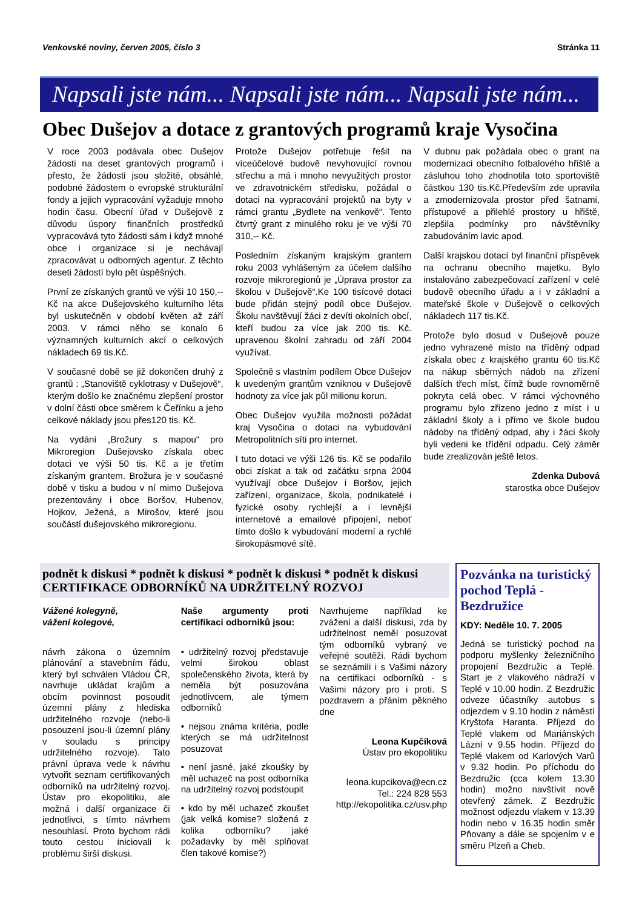Venkovské noviny, červen 2005, číslo 3 Stránka 11
Napsali jste nám... Napsali jste nám... Napsali jste nám...
Obec Dušejov a dotace z grantových programů kraje Vysočina
V roce 2003 podávala obec Dušejov žádosti na deset grantových programů i přesto, že žádosti jsou složité, obsáhlé, podobné žádostem o evropské strukturální fondy a jejich vypracování vyžaduje mnoho hodin času. Obecní úřad v Dušejově z důvodu úspory finančních prostředků vypracovává tyto žádosti sám i když mnohé obce i organizace si je nechávají zpracovávat u odborných agentur. Z těchto deseti žádostí bylo pět úspěšných.
První ze získaných grantů ve výši 10 150,-- Kč na akce Dušejovského kulturního léta byl uskutečněn v období květen až září 2003. V rámci něho se konalo 6 významných kulturních akcí o celkových nákladech 69 tis.Kč.
V současné době se již dokončen druhý z grantů : „Stanoviště cyklotrasy v Dušejově“, kterým došlo ke značnému zlepšení prostor v dolní části obce směrem k Čeřínku a jeho celkové náklady jsou přes120 tis. Kč.
Na vydání „Brožury s mapou“ pro Mikroregion Dušejovsko získala obec dotaci ve výši 50 tis. Kč a je třetím získaným grantem. Brožura je v současné době v tisku a budou v ní mimo Dušejova prezentovány i obce Boršov, Hubenov, Hojkov, Ježená, a Mirošov, které jsou součástí dušejovského mikroregionu.
Protože Dušejov potřebuje řešit na víceúčelové budově nevyhovující rovnou střechu a má i mnoho nevyužitých prostor ve zdravotnickém středisku, požádal o dotaci na vypracování projektů na byty v rámci grantu „Bydlete na venkově“. Tento čtvrtý grant z minulého roku je ve výši 70 310,-- Kč.
Posledním získaným krajským grantem roku 2003 vyhlášeným za účelem dalšího rozvoje mikroregionů je „Úprava prostor za školou v Dušejově“.Ke 100 tisícové dotaci bude přidán stejný podíl obce Dušejov. Školu navštěvují žáci z devíti okolních obcí, kteří budou za více jak 200 tis. Kč. upravenou školní zahradu od září 2004 využívat.
Společně s vlastním podílem Obce Dušejov k uvedeným grantům vzniknou v Dušejově hodnoty za více jak půl milionu korun.
Obec Dušejov využila možnosti požádat kraj Vysočina o dotaci na vybudování Metropolitních síti pro internet.
I tuto dotaci ve výši 126 tis. Kč se podařilo obci získat a tak od začátku srpna 2004 využívají obce Dušejov i Boršov, jejich zařízení, organizace, škola, podnikatelé i fyzické osoby rychlejší a i levnější internetové a emailové připojení, neboť tímto došlo k vybudování moderní a rychlé širokopásmové sítě.
V dubnu pak požádala obec o grant na modernizaci obecního fotbalového hřiště a zásluhou toho zhodnotila toto sportoviště částkou 130 tis.Kč.Především zde upravila a zmodernizovala prostor před šatnami, přístupové a přilehlé prostory u hřiště, zlepšila podmínky pro návštěvníky zabudováním lavic apod.
Další krajskou dotací byl finanční příspěvek na ochranu obecního majetku. Bylo instalováno zabezpečovací zařízení v celé budově obecního úřadu a i v základní a mateřské škole v Dušejově o celkových nákladech 117 tis.Kč.
Protože bylo dosud v Dušejově pouze jedno vyhrazené místo na tříděný odpad získala obec z krajského grantu 60 tis.Kč na nákup sběrných nádob na zřízení dalších třech míst, čímž bude rovnoměrně pokryta celá obec. V rámci výchovného programu bylo zřízeno jedno z míst i u základní školy a i přímo ve škole budou nádoby na tříděný odpad, aby i žáci školy byli vedeni ke třídění odpadu. Celý záměr bude zrealizován ještě letos.
Zdenka Dubová
starostka obce Dušejov
podnět k diskusi * podnět k diskusi * podnět k diskusi * podnět k diskusi
CERTIFIKACE ODBORNÍKŮ NA UDRŽITELNÝ ROZVOJ
Vážené kolegyně,
vážení kolegové,
návrh zákona o územním plánování a stavebním řádu, který byl schválen Vládou ČR, navrhuje ukládat krajům a obcím povinnost posoudit územní plány z hlediska udržitelného rozvoje (nebo-li posouzení jsou-li územní plány v souladu s principy udržitelného rozvoje). Tato právní úprava vede k návrhu vytvořit seznam certifikovaných odborníků na udržitelný rozvoj. Ústav pro ekopolitiku, ale možná i další organizace či jednotlivci, s tímto návrhem nesouhlasí. Proto bychom rádi touto cestou iniciovali k problému širší diskusi.
Naše argumenty proti certifikaci odborníků jsou:
• udržitelný rozvoj představuje velmi širokou oblast společenského života, která by neměla být posuzována jednotlivcem, ale týmem odborníků
• nejsou známa kritéria, podle kterých se má udržitelnost posuzovat
• není jasné, jaké zkoušky by měl uchazeč na post odborníka na udržitelný rozvoj podstoupit
• kdo by měl uchazeč zkoušet (jak velká komise? složená z kolika odborníku? jaké požadavky by měl splňovat člen takové komise?)
Navrhujeme například ke zvážení a další diskusi, zda by udržitelnost neměl posuzovat tým odborníků vybraný ve veřejné soutěži. Rádi bychom se seznámili i s Vašimi názory na certifikaci odborníků - s Vašimi názory pro i proti. S pozdravem a přáním pěkného dne
Leona Kupčíková
Ústav pro ekopolitiku
leona.kupcikova@ecn.cz
Tel.: 224 828 553
http://ekopolitika.cz/usv.php
Pozvánka na turistický pochod Teplá - Bezdružice
KDY: Neděle 10. 7. 2005
Jedná se turistický pochod na podporu myšlenky železničního propojení Bezdružic a Teplé. Start je z vlakového nádraží v Teplé v 10.00 hodin. Z Bezdružic odveze účastníky autobus s odjezdem v 9.10 hodin z náměstí Kryštofa Haranta. Příjezd do Teplé vlakem od Mariánských Lázní v 9.55 hodin. Příjezd do Teplé vlakem od Karlových Varů v 9.32 hodin. Po příchodu do Bezdružic (cca kolem 13.30 hodin) možno navštívit nově otevřený zámek. Z Bezdružic možnost odjezdu vlakem v 13.39 hodin nebo v 16.35 hodin směr Pňovany a dále se spojením v e směru Plzeň a Cheb.